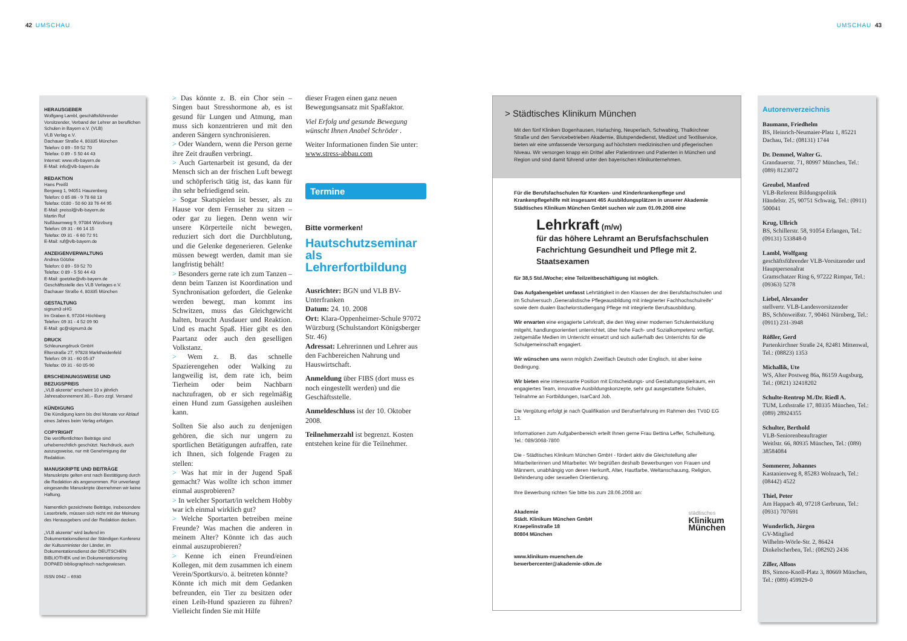42 UMSCHAU UMSCHAU 43
HERAUSGEBER
Wolfgang Lambl, geschäftsführender Vorsitzender, Verband der Lehrer an beruflichen Schulen in Bayern e.V. (VLB)
VLB Verlag e.V.
Dachauer Straße 4, 80335 München
Telefon: 0 89 - 59 52 70
Telefax: 0 89 - 5 50 44 43
Internet: www.vlb-bayern.de
E-Mail: info@vlb-bayern.de
REDAKTION
Hans Preißl
Bergweg 1, 94051 Hauzenberg
Telefon: 0 85 86 - 9 78 68 13
Telefax: 0180 - 50 60 33 76 44 95
E-Mail: preissl@vlb-bayern.de
Martin Ruf
Nußbaumweg 9, 97084 Würzburg
Telefon: 09 31 - 66 14 15
Telefax: 09 31 - 6 60 72 91
E-Mail: ruf@vlb-bayern.de
ANZEIGENVERWALTUNG
Andrea Götzke
Telefon: 0 89 - 59 52 70
Telefax: 0 89 - 5 50 44 43
E-Mail: goetzke@vlb-bayern.de
Geschäftsstelle des VLB Verlages e.V.
Dachauer Straße 4, 80335 München
GESTALTUNG
signum3 oHG
Im Graben 6, 97204 Höchberg
Telefon: 09 31 - 4 52 09 90
E-Mail: gc@signum3.de
DRUCK
Schleunungdruck GmbH
Elterstraße 27, 97828 Marktheidenfeld
Telefon: 09 31 - 60 05-37
Telefax: 09 31 - 60 05-90
ERSCHEINUNGSWEISE UND BEZUGSPREIS
„VLB akzente“ erscheint 10 x jährlich
Jahresabonnement 30,– Euro zzgl. Versand
KÜNDIGUNG
Die Kündigung kann bis drei Monate vor Ablauf eines Jahres beim Verlag erfolgen.
COPYRIGHT
Die veröffentlichten Beiträge sind urheberrechtlich geschützt. Nachdruck, auch auszugsweise, nur mit Genehmigung der Redaktion.
MANUSKRIPTE UND BEITRÄGE
Manuskripte gelten erst nach Bestätigung durch die Redaktion als angenommen. Für unverlangt eingesandte Manuskripte übernehmen wir keine Haftung.
Namentlich gezeichnete Beiträge, insbesondere Leserbriefe, müssen sich nicht mit der Meinung des Herausgebers und der Redaktion decken.
„VLB akzente“ wird laufend im Dokumentationsdienst der Ständigen Konferenz der Kultusminister der Länder, im Dokumentationsdienst der DEUTSCHEN BIBLIOTHEK und im Dokumentationsring DOPAED bibliographisch nachgewiesen.
ISSN 0942 – 6930
> Das könnte z. B. ein Chor sein – Singen baut Stresshormone ab, es ist gesund für Lungen und Atmung, man muss sich konzentrieren und mit den anderen Sängern synchronisieren.
> Oder Wandern, wenn die Person gerne ihre Zeit draußen verbringt.
> Auch Gartenarbeit ist gesund, da der Mensch sich an der frischen Luft bewegt und schöpferisch tätig ist, das kann für ihn sehr befriedigend sein.
> Sogar Skatspielen ist besser, als zu Hause vor dem Fernseher zu sitzen – oder gar zu liegen. Denn wenn wir unsere Körperteile nicht bewegen, reduziert sich dort die Durchblutung, und die Gelenke degenerieren. Gelenke müssen bewegt werden, damit man sie langfristig behält!
> Besonders gerne rate ich zum Tanzen – denn beim Tanzen ist Koordination und Synchronisation gefordert, die Gelenke werden bewegt, man kommt ins Schwitzen, muss das Gleichgewicht halten, braucht Ausdauer und Reaktion. Und es macht Spaß. Hier gibt es den Paartanz oder auch den geselligen Volkstanz.
> Wem z. B. das schnelle Spazierengehen oder Walking zu langweilig ist, dem rate ich, beim Tierheim oder beim Nachbarn nachzufragen, ob er sich regelmäßig einen Hund zum Gassigehen ausleihen kann.
Sollten Sie also auch zu denjenigen gehören, die sich nur ungern zu sportlichen Betätigungen aufraffen, rate ich Ihnen, sich folgende Fragen zu stellen:
> Was hat mir in der Jugend Spaß gemacht? Was wollte ich schon immer einmal ausprobieren?
> In welcher Sportart/in welchem Hobby war ich einmal wirklich gut?
> Welche Sportarten betreiben meine Freunde? Was machen die anderen in meinem Alter? Könnte ich das auch einmal auszuprobieren?
> Kenne ich einen Freund/einen Kollegen, mit dem zusammen ich einem Verein/Sportkurs/o. ä. beitreten könnte?
Könnte ich mich mit dem Gedanken befreunden, ein Tier zu besitzen oder einen Leih-Hund spazieren zu führen? Vielleicht finden Sie mit Hilfe
dieser Fragen einen ganz neuen Bewegungsansatz mit Spaßfaktor.
Viel Erfolg und gesunde Bewegung wünscht Ihnen Anabel Schröder .
Weiter Informationen finden Sie unter:
www.stress-abbau.com
Termine
Bitte vormerken!
Hautschutzseminar als Lehrerfortbildung
Ausrichter: BGN und VLB BV-Unterfranken
Datum: 24. 10. 2008
Ort: Klara-Oppenheimer-Schule 97072 Würzburg (Schulstandort Königsberger Str. 46)
Adressat: Lehrerinnen und Lehrer aus den Fachbereichen Nahrung und Hauswirtschaft.
Anmeldung über FIBS (dort muss es noch eingestellt werden) und die Geschäftsstelle.
Anmeldeschluss ist der 10. Oktober 2008.
Teilnehmerzahl ist begrenzt. Kosten entstehen keine für die Teilnehmer.
> Städtisches Klinikum München
Mit den fünf Kliniken Bogenhausen, Harlaching, Neuperlach, Schwabing, Thalkirchner Straße und den Servicebetrieben Akademie, Blutspendedienst, Medizet und Textilservice, bieten wir eine umfassende Versorgung auf höchstem medizinischen und pflegerischen Niveau. Wir versorgen knapp ein Drittel aller Patientinnen und Patienten in München und Region und sind damit führend unter den bayerischen Klinikunternehmen.
Für die Berufsfachschulen für Kranken- und Kinderkrankenpflege und Krankenpflegehilfe mit insgesamt 465 Ausbildungsplätzen in unserer Akademie Städtisches Klinikum München GmbH suchen wir zum 01.09.2008 eine
Lehrkraft (m/w)
für das höhere Lehramt an Berufsfachschulen Fachrichtung Gesundheit und Pflege mit 2. Staatsexamen
für 38,5 Std./Woche; eine Teilzeitbeschäftigung ist möglich.
Das Aufgabengebiet umfasst Lehrtätigkeit in den Klassen der drei Berufsfachschulen und im Schulversuch „Generalistische Pflegeausbildung mit integrierter Fachhochschulreife“ sowie dem dualen Bachelorstudiengang Pflege mit integrierte Berufsausbildung.
Wir erwarten eine engagierte Lehrkraft, die den Weg einer modernen Schulentwicklung mitgeht, handlungsorientiert unterrichtet, über hohe Fach- und Sozialkompetenz verfügt, zeitgemäße Medien im Unterricht einsetzt und sich außerhalb des Unterrichts für die Schulgemeinschaft engagiert.
Wir wünschen uns wenn möglich Zweitfach Deutsch oder Englisch, ist aber keine Bedingung.
Wir bieten eine interessante Position mit Entscheidungs- und Gestaltungsspielraum, ein engagiertes Team, innovative Ausbildungskonzepte, sehr gut ausgestattete Schulen, Teilnahme an Fortbildungen, IsarCard Job.
Die Vergütung erfolgt je nach Qualifikation und Berufserfahrung im Rahmen des TVöD EG 13.
Informationen zum Aufgabenbereich erteilt Ihnen gerne Frau Bettina Leffer, Schulleitung, Tel.: 089/3068-7800
Die - Städtisches Klinikum München GmbH - fördert aktiv die Gleichstellung aller Mitarbeiterinnen und Mitarbeiter. Wir begrüßen deshalb Bewerbungen von Frauen und Männern, unabhängig von deren Herkunft, Alter, Hautfarbe, Weltanschauung, Religion, Behinderung oder sexuellen Orientierung.
Ihre Bewerbung richten Sie bitte bis zum 28.06.2008 an:
Akademie
Städt. Klinikum München GmbH
Kraepelinstraße 18
80804 München
www.klinikum-muenchen.de
bewerbercenter@akademie-stkm.de
städtisches
Klinikum
München
Autorenverzeichnis
Baumann, Friedhelm
BS, Heinrich-Neumaier-Platz 1, 85221 Dachau, Tel.: (08131) 1744
Dr. Demmel, Walter G.
Grandauerstr. 71, 80997 München, Tel.: (089) 8123072
Greubel, Manfred
VLB-Referent Bildungspolitik
Händelstr. 25, 90751 Schwaig, Tel.: (0911) 500041
Krug, Ullrich
BS, Schillerstr. 58, 91054 Erlangen, Tel.: (09131) 533848-0
Lambl, Wolfgang
geschäftsführender VLB-Vorsitzender und Hauptpersonalrat
Gramschatzer Ring 6, 97222 Rimpar, Tel.: (09363) 5278
Liebel, Alexander
stellvertr. VLB-Landesvorsitzender
BS, Schönweißstr. 7, 90461 Nürnberg, Tel.: (0911) 231-3948
Rößler, Gerd
Partenkirchner Straße 24, 82481 Mittenwal, Tel.: (08823) 1353
Michallik, Ute
WS, Alter Postweg 86a, 86159 Augsburg, Tel.: (0821) 32418202
Schulte-Rentrop M./Dr. Riedl A.
TUM, Lothstraße 17, 80335 München, Tel.: (089) 28924355
Schulter, Berthold
VLB-Seniorenbeauftragter
Weitlstr. 66, 80935 München, Tel.: (089) 38584084
Sommerer, Johannes
Kastanienweg 8, 85283 Wolnzach, Tel.: (08442) 4522
Thiel, Peter
Am Happach 40, 97218 Gerbrunn, Tel.: (0931) 707691
Wunderlich, Jürgen
GV-Mitglied
Wilhelm-Wörle-Str. 2, 86424 Dinkelscherben, Tel.: (08292) 2436
Ziller, Alfons
BS, Simon-Knoll-Platz 3, 80669 München, Tel.: (089) 459929-0